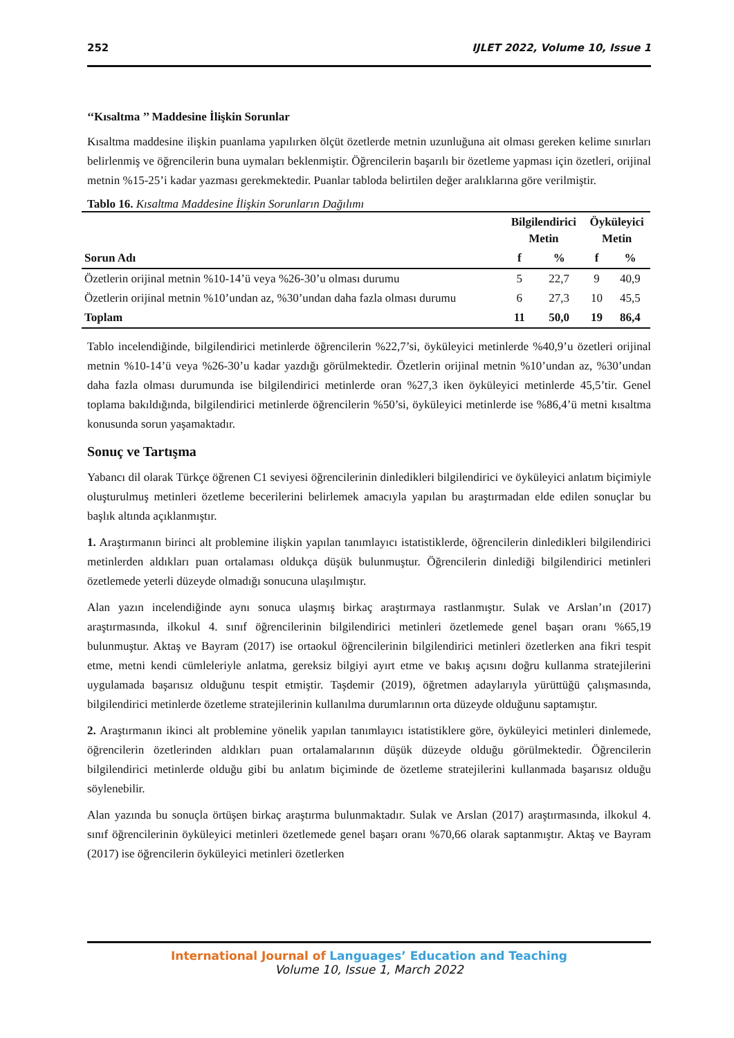252 IJLET 2022, Volume 10, Issue 1
‘‘Kısaltma ’’ Maddesine İlişkin Sorunlar
Kısaltma maddesine ilişkin puanlama yapılırken ölçüt özetlerde metnin uzunluğuna ait olması gereken kelime sınırları belirlenmiş ve öğrencilerin buna uymaları beklenmiştir. Öğrencilerin başarılı bir özetleme yapması için özetleri, orijinal metnin %15-25’i kadar yazması gerekmektedir. Puanlar tabloda belirtilen değer aralıklarına göre verilmiştir.
Tablo 16. Kısaltma Maddesine İlişkin Sorunların Dağılımı
| | Bilgilendirici Metin | | Öyküleyici Metin | |
| --- | --- | --- | --- | --- |
| Sorun Adı | f | % | f | % |
| Özetlerin orijinal metnin %10-14’ü veya %26-30’u olması durumu | 5 | 22,7 | 9 | 40,9 |
| Özetlerin orijinal metnin %10’undan az, %30’undan daha fazla olması durumu | 6 | 27,3 | 10 | 45,5 |
| Toplam | 11 | 50,0 | 19 | 86,4 |
Tablo incelendiğinde, bilgilendirici metinlerde öğrencilerin %22,7’si, öyküleyici metinlerde %40,9’u özetleri orijinal metnin %10-14’ü veya %26-30’u kadar yazdığı görülmektedir. Özetlerin orijinal metnin %10’undan az, %30’undan daha fazla olması durumunda ise bilgilendirici metinlerde oran %27,3 iken öyküleyici metinlerde 45,5’tir. Genel toplama bakıldığında, bilgilendirici metinlerde öğrencilerin %50’si, öyküleyici metinlerde ise %86,4’ü metni kısaltma konusunda sorun yaşamaktadır.
Sonuç ve Tartışma
Yabancı dil olarak Türkçe öğrenen C1 seviyesi öğrencilerinin dinledikleri bilgilendirici ve öyküleyici anlatım biçimiyle oluşturulmuş metinleri özetleme becerilerini belirlemek amacıyla yapılan bu araştırmadan elde edilen sonuçlar bu başlık altında açıklanmıştır.
1. Araştırmanın birinci alt problemine ilişkin yapılan tanımlayıcı istatistiklerde, öğrencilerin dinledikleri bilgilendirici metinlerden aldıkları puan ortalaması oldukça düşük bulunmuştur. Öğrencilerin dinlediği bilgilendirici metinleri özetlemede yeterli düzeyde olmadığı sonucuna ulaşılmıştır.
Alan yazın incelendiğinde aynı sonuca ulaşmış birkaç araştırmaya rastlanmıştır. Sulak ve Arslan’ın (2017) araştırmasında, ilkokul 4. sınıf öğrencilerinin bilgilendirici metinleri özetlemede genel başarı oranı %65,19 bulunmuştur. Aktaş ve Bayram (2017) ise ortaokul öğrencilerinin bilgilendirici metinleri özetlerken ana fikri tespit etme, metni kendi cümleleriyle anlatma, gereksiz bilgiyi ayırt etme ve bakış açısını doğru kullanma stratejilerini uygulamada başarısız olduğunu tespit etmiştir. Taşdemir (2019), öğretmen adaylarıyla yürüttüğü çalışmasında, bilgilendirici metinlerde özetleme stratejilerinin kullanılma durumlarının orta düzeyde olduğunu saptamıştır.
2. Araştırmanın ikinci alt problemine yönelik yapılan tanımlayıcı istatistiklere göre, öyküleyici metinleri dinlemede, öğrencilerin özetlerinden aldıkları puan ortalamalarının düşük düzeyde olduğu görülmektedir. Öğrencilerin bilgilendirici metinlerde olduğu gibi bu anlatım biçiminde de özetleme stratejilerini kullanmada başarısız olduğu söylenebilir.
Alan yazında bu sonuçla örtüşen birkaç araştırma bulunmaktadır. Sulak ve Arslan (2017) araştırmasında, ilkokul 4. sınıf öğrencilerinin öyküleyici metinleri özetlemede genel başarı oranı %70,66 olarak saptanmıştır. Aktaş ve Bayram (2017) ise öğrencilerin öyküleyici metinleri özetlerken
International Journal of Languages’ Education and Teaching
Volume 10, Issue 1, March 2022